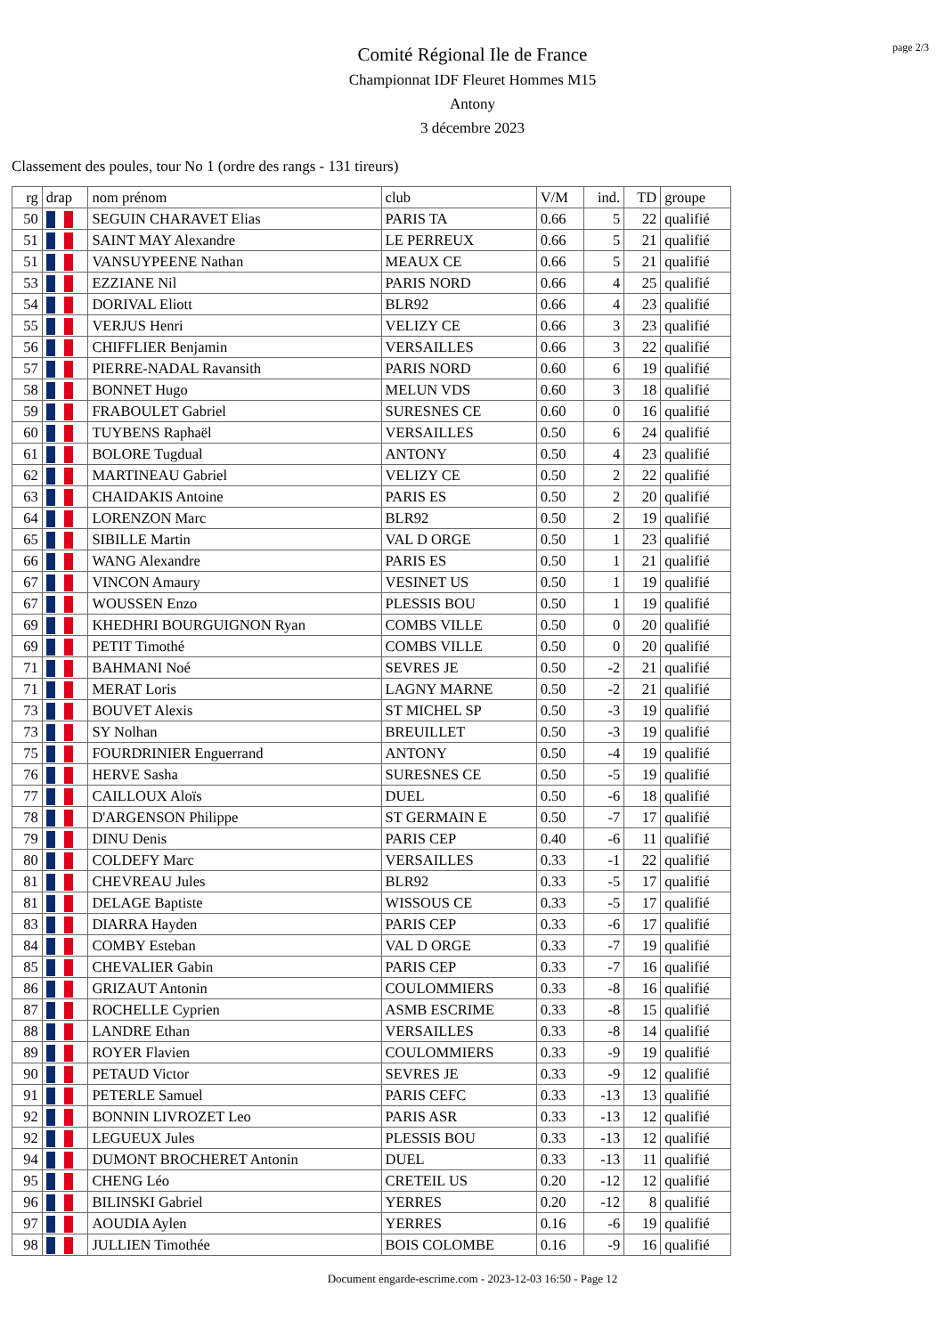page 2/3
Comité Régional Ile de France
Championnat IDF Fleuret Hommes M15
Antony
3 décembre 2023
Classement des poules, tour No 1 (ordre des rangs - 131 tireurs)
| rg | drap | nom prénom | club | V/M | ind. | TD | groupe |
| --- | --- | --- | --- | --- | --- | --- | --- |
| 50 | | SEGUIN CHARAVET Elias | PARIS TA | 0.66 | 5 | 22 | qualifié |
| 51 | | SAINT MAY Alexandre | LE PERREUX | 0.66 | 5 | 21 | qualifié |
| 51 | | VANSUYPEENE Nathan | MEAUX CE | 0.66 | 5 | 21 | qualifié |
| 53 | | EZZIANE Nil | PARIS NORD | 0.66 | 4 | 25 | qualifié |
| 54 | | DORIVAL Eliott | BLR92 | 0.66 | 4 | 23 | qualifié |
| 55 | | VERJUS Henri | VELIZY CE | 0.66 | 3 | 23 | qualifié |
| 56 | | CHIFFLIER Benjamin | VERSAILLES | 0.66 | 3 | 22 | qualifié |
| 57 | | PIERRE-NADAL Ravansith | PARIS NORD | 0.60 | 6 | 19 | qualifié |
| 58 | | BONNET Hugo | MELUN VDS | 0.60 | 3 | 18 | qualifié |
| 59 | | FRABOULET Gabriel | SURESNES CE | 0.60 | 0 | 16 | qualifié |
| 60 | | TUYBENS Raphaël | VERSAILLES | 0.50 | 6 | 24 | qualifié |
| 61 | | BOLORE Tugdual | ANTONY | 0.50 | 4 | 23 | qualifié |
| 62 | | MARTINEAU Gabriel | VELIZY CE | 0.50 | 2 | 22 | qualifié |
| 63 | | CHAIDAKIS Antoine | PARIS ES | 0.50 | 2 | 20 | qualifié |
| 64 | | LORENZON Marc | BLR92 | 0.50 | 2 | 19 | qualifié |
| 65 | | SIBILLE Martin | VAL D ORGE | 0.50 | 1 | 23 | qualifié |
| 66 | | WANG Alexandre | PARIS ES | 0.50 | 1 | 21 | qualifié |
| 67 | | VINCON Amaury | VESINET US | 0.50 | 1 | 19 | qualifié |
| 67 | | WOUSSEN Enzo | PLESSIS BOU | 0.50 | 1 | 19 | qualifié |
| 69 | | KHEDHRI BOURGUIGNON Ryan | COMBS VILLE | 0.50 | 0 | 20 | qualifié |
| 69 | | PETIT Timothé | COMBS VILLE | 0.50 | 0 | 20 | qualifié |
| 71 | | BAHMANI Noé | SEVRES JE | 0.50 | -2 | 21 | qualifié |
| 71 | | MERAT Loris | LAGNY MARNE | 0.50 | -2 | 21 | qualifié |
| 73 | | BOUVET Alexis | ST MICHEL SP | 0.50 | -3 | 19 | qualifié |
| 73 | | SY Nolhan | BREUILLET | 0.50 | -3 | 19 | qualifié |
| 75 | | FOURDRINIER Enguerrand | ANTONY | 0.50 | -4 | 19 | qualifié |
| 76 | | HERVE Sasha | SURESNES CE | 0.50 | -5 | 19 | qualifié |
| 77 | | CAILLOUX Aloïs | DUEL | 0.50 | -6 | 18 | qualifié |
| 78 | | D'ARGENSON Philippe | ST GERMAIN E | 0.50 | -7 | 17 | qualifié |
| 79 | | DINU Denis | PARIS CEP | 0.40 | -6 | 11 | qualifié |
| 80 | | COLDEFY Marc | VERSAILLES | 0.33 | -1 | 22 | qualifié |
| 81 | | CHEVREAU Jules | BLR92 | 0.33 | -5 | 17 | qualifié |
| 81 | | DELAGE Baptiste | WISSOUS CE | 0.33 | -5 | 17 | qualifié |
| 83 | | DIARRA Hayden | PARIS CEP | 0.33 | -6 | 17 | qualifié |
| 84 | | COMBY Esteban | VAL D ORGE | 0.33 | -7 | 19 | qualifié |
| 85 | | CHEVALIER Gabin | PARIS CEP | 0.33 | -7 | 16 | qualifié |
| 86 | | GRIZAUT Antonin | COULOMMIERS | 0.33 | -8 | 16 | qualifié |
| 87 | | ROCHELLE Cyprien | ASMB ESCRIME | 0.33 | -8 | 15 | qualifié |
| 88 | | LANDRE Ethan | VERSAILLES | 0.33 | -8 | 14 | qualifié |
| 89 | | ROYER Flavien | COULOMMIERS | 0.33 | -9 | 19 | qualifié |
| 90 | | PETAUD Victor | SEVRES JE | 0.33 | -9 | 12 | qualifié |
| 91 | | PETERLE Samuel | PARIS CEFC | 0.33 | -13 | 13 | qualifié |
| 92 | | BONNIN LIVROZET Leo | PARIS ASR | 0.33 | -13 | 12 | qualifié |
| 92 | | LEGUEUX Jules | PLESSIS BOU | 0.33 | -13 | 12 | qualifié |
| 94 | | DUMONT BROCHERET Antonin | DUEL | 0.33 | -13 | 11 | qualifié |
| 95 | | CHENG Léo | CRETEIL US | 0.20 | -12 | 12 | qualifié |
| 96 | | BILINSKI Gabriel | YERRES | 0.20 | -12 | 8 | qualifié |
| 97 | | AOUDIA Aylen | YERRES | 0.16 | -6 | 19 | qualifié |
| 98 | | JULLIEN Timothée | BOIS COLOMBE | 0.16 | -9 | 16 | qualifié |
Document engarde-escrime.com - 2023-12-03 16:50 - Page 12